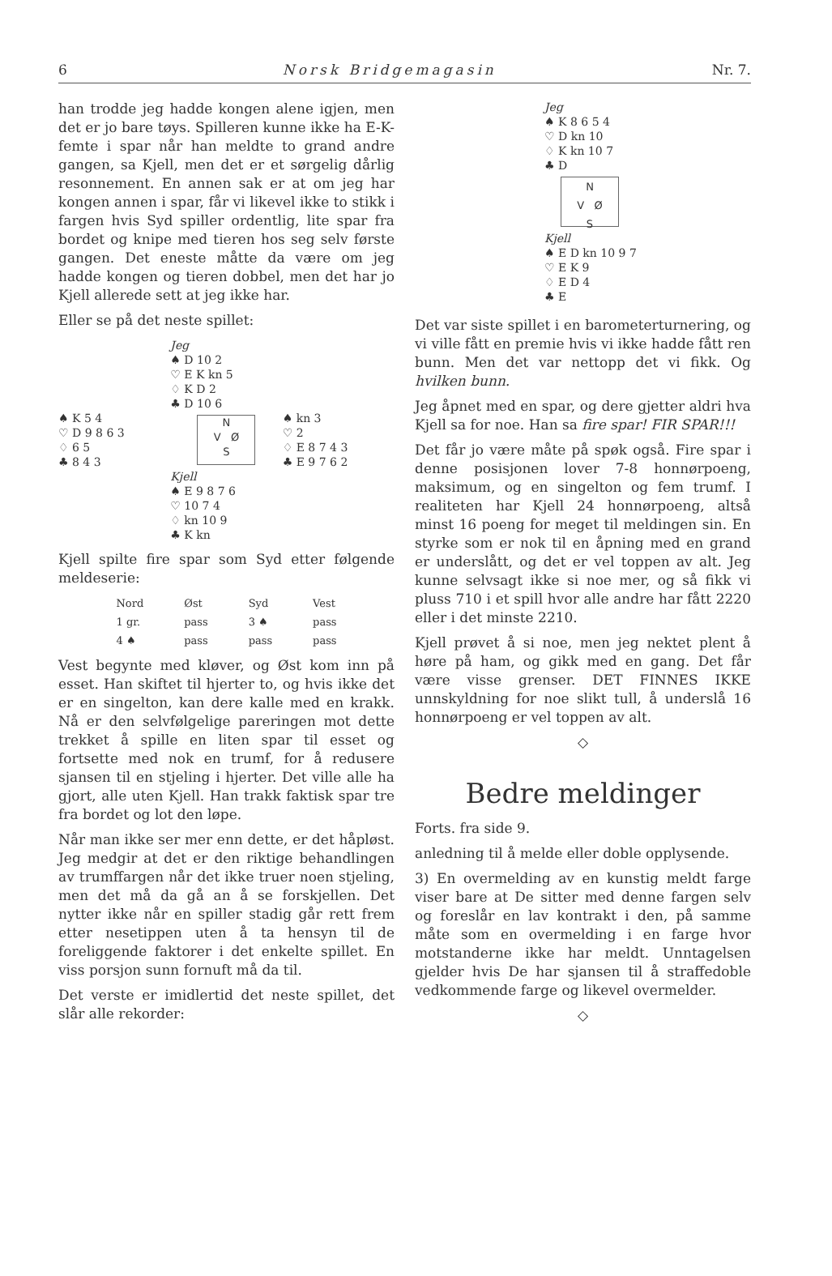6 Norsk Bridgemagasin Nr. 7.
han trodde jeg hadde kongen alene igjen, men det er jo bare tøys. Spilleren kunne ikke ha E-K-femte i spar når han meldte to grand andre gangen, sa Kjell, men det er et sørgelig dårlig resonnement. En annen sak er at om jeg har kongen annen i spar, får vi likevel ikke to stikk i fargen hvis Syd spiller ordentlig, lite spar fra bordet og knipe med tieren hos seg selv første gangen. Det eneste måtte da være om jeg hadde kongen og tieren dobbel, men det har jo Kjell allerede sett at jeg ikke har.
Eller se på det neste spillet:
Jeg
♠ D 10 2
♡ E K kn 5
♢ K D 2
♣ D 10 6
♠ K 5 4
♡ D 9 8 6 3
♢ 6 5
♣ 8 4 3
N
V Ø
S
♠ kn 3
♡ 2
♢ E 8 7 4 3
♣ E 9 7 6 2
Kjell
♠ E 9 8 7 6
♡ 10 7 4
♢ kn 10 9
♣ K kn
Kjell spilte fire spar som Syd etter følgende meldeserie:
| Nord | Øst | Syd | Vest |
| --- | --- | --- | --- |
| 1 gr. | pass | 3 ♠ | pass |
| 4 ♠ | pass | pass | pass |
Vest begynte med kløver, og Øst kom inn på esset. Han skiftet til hjerter to, og hvis ikke det er en singelton, kan dere kalle med en krakk. Nå er den selvfølgelige pareringen mot dette trekket å spille en liten spar til esset og fortsette med nok en trumf, for å redusere sjansen til en stjeling i hjerter. Det ville alle ha gjort, alle uten Kjell. Han trakk faktisk spar tre fra bordet og lot den løpe.
Når man ikke ser mer enn dette, er det håpløst. Jeg medgir at det er den riktige behandlingen av trumffargen når det ikke truer noen stjeling, men det må da gå an å se forskjellen. Det nytter ikke når en spiller stadig går rett frem etter nesetippen uten å ta hensyn til de foreliggende faktorer i det enkelte spillet. En viss porsjon sunn fornuft må da til.
Det verste er imidlertid det neste spillet, det slår alle rekorder:
Jeg
♠ K 8 6 5 4
♡ D kn 10
♢ K kn 10 7
♣ D
N
V Ø
S
Kjell
♠ E D kn 10 9 7
♡ E K 9
♢ E D 4
♣ E
Det var siste spillet i en barometerturnering, og vi ville fått en premie hvis vi ikke hadde fått ren bunn. Men det var nettopp det vi fikk. Og hvilken bunn.
Jeg åpnet med en spar, og dere gjetter aldri hva Kjell sa for noe. Han sa fire spar! FIR SPAR!!!
Det får jo være måte på spøk også. Fire spar i denne posisjonen lover 7-8 honnørpoeng, maksimum, og en singelton og fem trumf. I realiteten har Kjell 24 honnørpoeng, altså minst 16 poeng for meget til meldingen sin. En styrke som er nok til en åpning med en grand er underslått, og det er vel toppen av alt. Jeg kunne selvsagt ikke si noe mer, og så fikk vi pluss 710 i et spill hvor alle andre har fått 2220 eller i det minste 2210.
Kjell prøvet å si noe, men jeg nektet plent å høre på ham, og gikk med en gang. Det får være visse grenser. DET FINNES IKKE unnskyldning for noe slikt tull, å underslå 16 honnørpoeng er vel toppen av alt.
◇
Bedre meldinger
Forts. fra side 9.
anledning til å melde eller doble opplysende.
3) En overmelding av en kunstig meldt farge viser bare at De sitter med denne fargen selv og foreslår en lav kontrakt i den, på samme måte som en overmelding i en farge hvor motstanderne ikke har meldt. Unntagelsen gjelder hvis De har sjansen til å straffedoble vedkommende farge og likevel overmelder.
◇